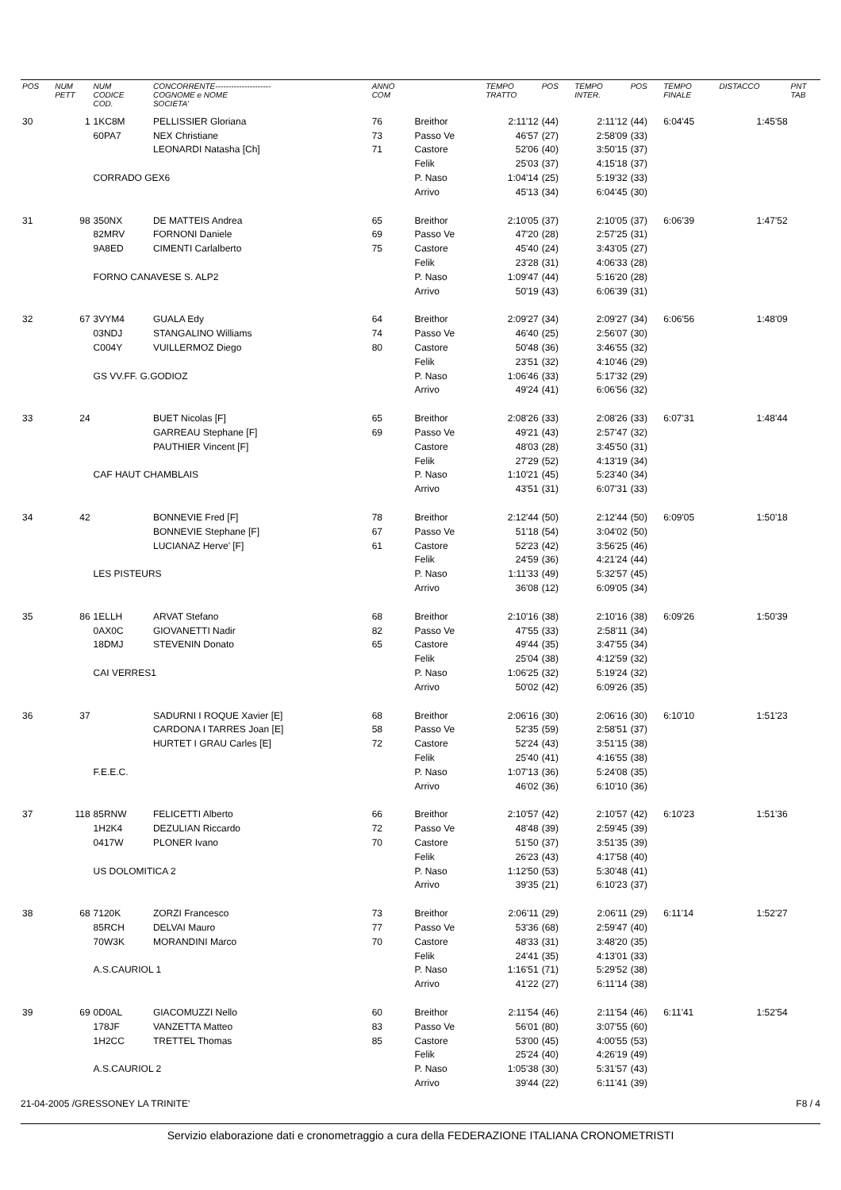| POS | NUM PETT | NUM CODICE COD. | CONCORRENTE--------------------- COGNOME e NOME SOCIETA' | ANNO COM | | TEMPO TRATTO | POS | TEMPO INTER. | POS | TEMPO FINALE | DISTACCO | PNT TAB |
| --- | --- | --- | --- | --- | --- | --- | --- | --- | --- | --- | --- | --- |
| 30 | 1 | 1KC8M | PELLISSIER Gloriana | 76 | Breithor | 2:11'12 | (44) | 2:11'12 | (44) | 6:04'45 | 1:45'58 | |
| | | 60PA7 | NEX Christiane | 73 | Passo Ve | 46'57 | (27) | 2:58'09 | (33) | | | |
| | | | LEONARDI Natasha [Ch] | 71 | Castore | 52'06 | (40) | 3:50'15 | (37) | | | |
| | | | | | Felik | 25'03 | (37) | 4:15'18 | (37) | | | |
| | | CORRADO GEX6 | | | P. Naso | 1:04'14 | (25) | 5:19'32 | (33) | | | |
| | | | | | Arrivo | 45'13 | (34) | 6:04'45 | (30) | | | |
| 31 | 98 | 350NX | DE MATTEIS Andrea | 65 | Breithor | 2:10'05 | (37) | 2:10'05 | (37) | 6:06'39 | 1:47'52 | |
| | | 82MRV | FORNONI Daniele | 69 | Passo Ve | 47'20 | (28) | 2:57'25 | (31) | | | |
| | | 9A8ED | CIMENTI Carlalberto | 75 | Castore | 45'40 | (24) | 3:43'05 | (27) | | | |
| | | | | | Felik | 23'28 | (31) | 4:06'33 | (28) | | | |
| | | FORNO CANAVESE S. ALP2 | | | P. Naso | 1:09'47 | (44) | 5:16'20 | (28) | | | |
| | | | | | Arrivo | 50'19 | (43) | 6:06'39 | (31) | | | |
| 32 | 67 | 3VYM4 | GUALA Edy | 64 | Breithor | 2:09'27 | (34) | 2:09'27 | (34) | 6:06'56 | 1:48'09 | |
| | | 03NDJ | STANGALINO Williams | 74 | Passo Ve | 46'40 | (25) | 2:56'07 | (30) | | | |
| | | C004Y | VUILLERMOZ Diego | 80 | Castore | 50'48 | (36) | 3:46'55 | (32) | | | |
| | | | | | Felik | 23'51 | (32) | 4:10'46 | (29) | | | |
| | | GS VV.FF. G.GODIOZ | | | P. Naso | 1:06'46 | (33) | 5:17'32 | (29) | | | |
| | | | | | Arrivo | 49'24 | (41) | 6:06'56 | (32) | | | |
| 33 | 24 | | BUET Nicolas [F] | 65 | Breithor | 2:08'26 | (33) | 2:08'26 | (33) | 6:07'31 | 1:48'44 | |
| | | | GARREAU Stephane [F] | 69 | Passo Ve | 49'21 | (43) | 2:57'47 | (32) | | | |
| | | | PAUTHIER Vincent [F] | | Castore | 48'03 | (28) | 3:45'50 | (31) | | | |
| | | | | | Felik | 27'29 | (52) | 4:13'19 | (34) | | | |
| | | CAF HAUT CHAMBLAIS | | | P. Naso | 1:10'21 | (45) | 5:23'40 | (34) | | | |
| | | | | | Arrivo | 43'51 | (31) | 6:07'31 | (33) | | | |
| 34 | 42 | | BONNEVIE Fred [F] | 78 | Breithor | 2:12'44 | (50) | 2:12'44 | (50) | 6:09'05 | 1:50'18 | |
| | | | BONNEVIE Stephane [F] | 67 | Passo Ve | 51'18 | (54) | 3:04'02 | (50) | | | |
| | | | LUCIANAZ Herve' [F] | 61 | Castore | 52'23 | (42) | 3:56'25 | (46) | | | |
| | | | | | Felik | 24'59 | (36) | 4:21'24 | (44) | | | |
| | | LES PISTEURS | | | P. Naso | 1:11'33 | (49) | 5:32'57 | (45) | | | |
| | | | | | Arrivo | 36'08 | (12) | 6:09'05 | (34) | | | |
| 35 | 86 | 1ELLH | ARVAT Stefano | 68 | Breithor | 2:10'16 | (38) | 2:10'16 | (38) | 6:09'26 | 1:50'39 | |
| | | 0AX0C | GIOVANETTI Nadir | 82 | Passo Ve | 47'55 | (33) | 2:58'11 | (34) | | | |
| | | 18DMJ | STEVENIN Donato | 65 | Castore | 49'44 | (35) | 3:47'55 | (34) | | | |
| | | | | | Felik | 25'04 | (38) | 4:12'59 | (32) | | | |
| | | CAI VERRES1 | | | P. Naso | 1:06'25 | (32) | 5:19'24 | (32) | | | |
| | | | | | Arrivo | 50'02 | (42) | 6:09'26 | (35) | | | |
| 36 | 37 | | SADURNI I ROQUE Xavier [E] | 68 | Breithor | 2:06'16 | (30) | 2:06'16 | (30) | 6:10'10 | 1:51'23 | |
| | | | CARDONA I TARRES Joan [E] | 58 | Passo Ve | 52'35 | (59) | 2:58'51 | (37) | | | |
| | | | HURTET I GRAU Carles [E] | 72 | Castore | 52'24 | (43) | 3:51'15 | (38) | | | |
| | | | | | Felik | 25'40 | (41) | 4:16'55 | (38) | | | |
| | | F.E.E.C. | | | P. Naso | 1:07'13 | (36) | 5:24'08 | (35) | | | |
| | | | | | Arrivo | 46'02 | (36) | 6:10'10 | (36) | | | |
| 37 | 118 | 85RNW | FELICETTI Alberto | 66 | Breithor | 2:10'57 | (42) | 2:10'57 | (42) | 6:10'23 | 1:51'36 | |
| | | 1H2K4 | DEZULIAN Riccardo | 72 | Passo Ve | 48'48 | (39) | 2:59'45 | (39) | | | |
| | | 0417W | PLONER Ivano | 70 | Castore | 51'50 | (37) | 3:51'35 | (39) | | | |
| | | | | | Felik | 26'23 | (43) | 4:17'58 | (40) | | | |
| | | US DOLOMITICA 2 | | | P. Naso | 1:12'50 | (53) | 5:30'48 | (41) | | | |
| | | | | | Arrivo | 39'35 | (21) | 6:10'23 | (37) | | | |
| 38 | 68 | 7120K | ZORZI Francesco | 73 | Breithor | 2:06'11 | (29) | 2:06'11 | (29) | 6:11'14 | 1:52'27 | |
| | | 85RCH | DELVAI Mauro | 77 | Passo Ve | 53'36 | (68) | 2:59'47 | (40) | | | |
| | | 70W3K | MORANDINI Marco | 70 | Castore | 48'33 | (31) | 3:48'20 | (35) | | | |
| | | | | | Felik | 24'41 | (35) | 4:13'01 | (33) | | | |
| | | A.S.CAURIOL 1 | | | P. Naso | 1:16'51 | (71) | 5:29'52 | (38) | | | |
| | | | | | Arrivo | 41'22 | (27) | 6:11'14 | (38) | | | |
| 39 | 69 | 0D0AL | GIACOMUZZI Nello | 60 | Breithor | 2:11'54 | (46) | 2:11'54 | (46) | 6:11'41 | 1:52'54 | |
| | | 178JF | VANZETTA Matteo | 83 | Passo Ve | 56'01 | (80) | 3:07'55 | (60) | | | |
| | | 1H2CC | TRETTEL Thomas | 85 | Castore | 53'00 | (45) | 4:00'55 | (53) | | | |
| | | | | | Felik | 25'24 | (40) | 4:26'19 | (49) | | | |
| | | A.S.CAURIOL 2 | | | P. Naso | 1:05'38 | (30) | 5:31'57 | (43) | | | |
| | | | | | Arrivo | 39'44 | (22) | 6:11'41 | (39) | | | |
21-04-2005 /GRESSONEY LA TRINITE' F8 / 4
Servizio elaborazione dati e cronometraggio a cura della FEDERAZIONE ITALIANA CRONOMETRISTI